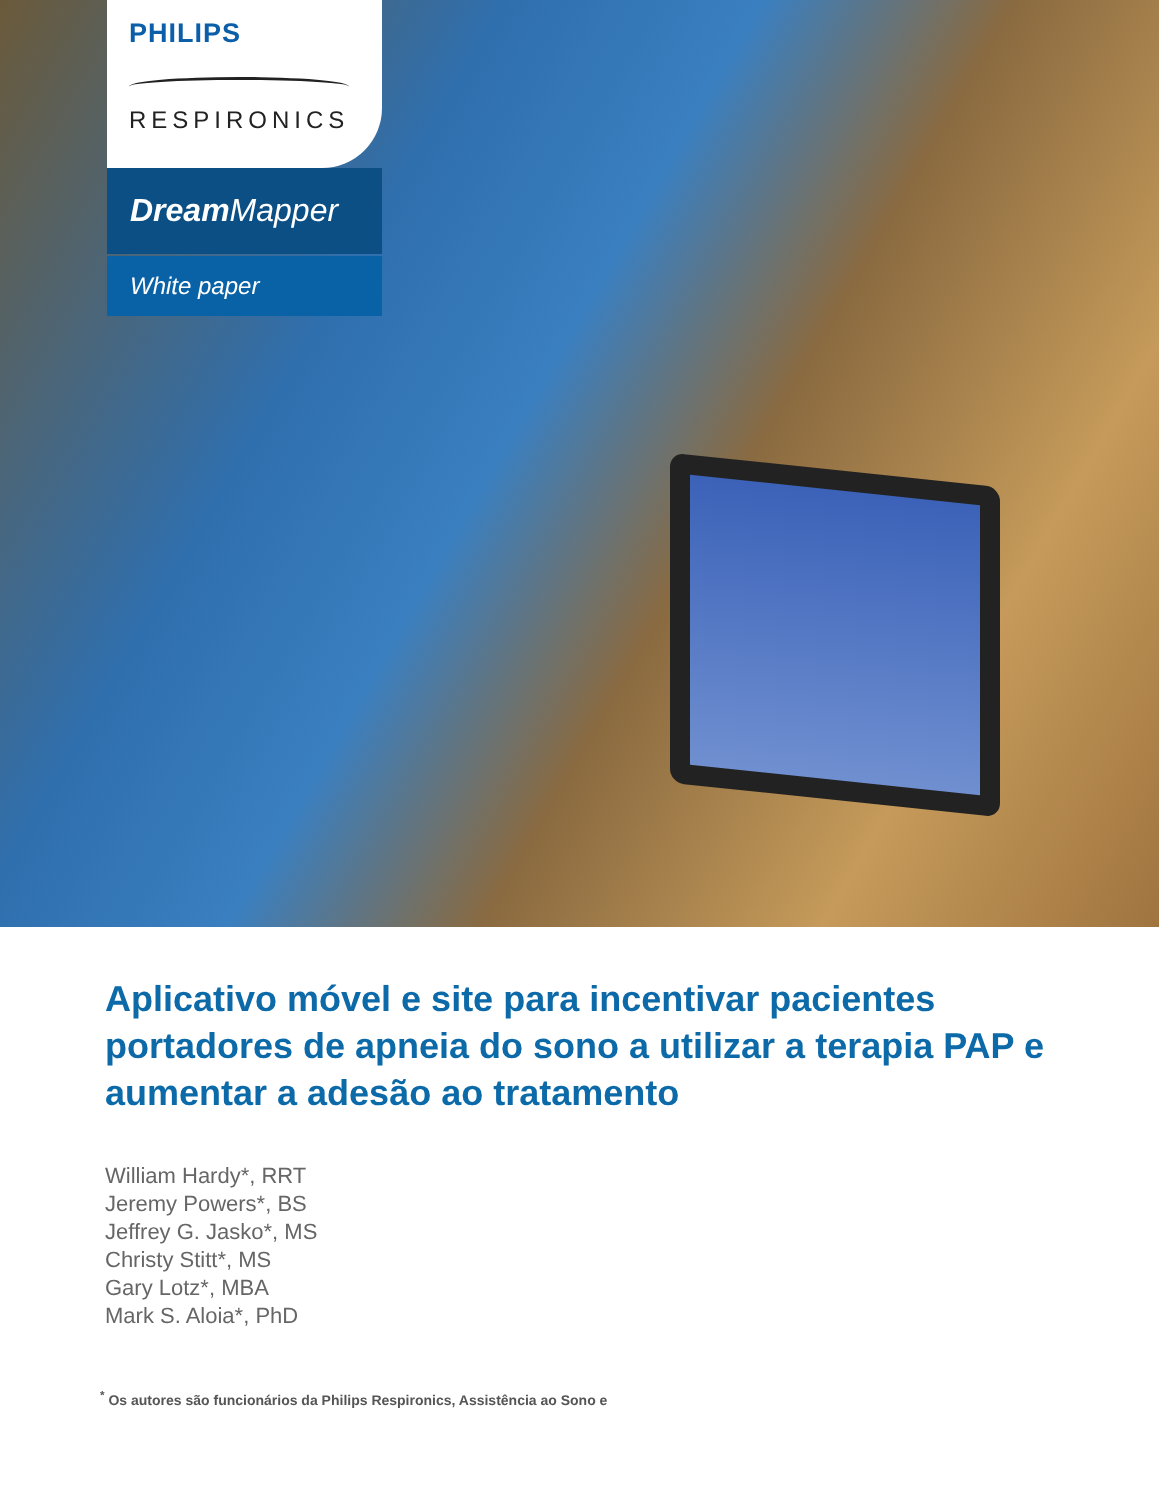PHILIPS
RESPIRONICS
Dream Mapper
White paper
Aplicativo móvel e site para incentivar pacientes portadores de apneia do sono a utilizar a terapia PAP e aumentar a adesão ao tratamento
William Hardy*, RRT
Jeremy Powers*, BS
Jeffrey G. Jasko*, MS
Christy Stitt*, MS
Gary Lotz*, MBA
Mark S. Aloia*, PhD
<sup>*</sup> Os autores são funcionários da Philips Respironics, Assistência ao Sono e